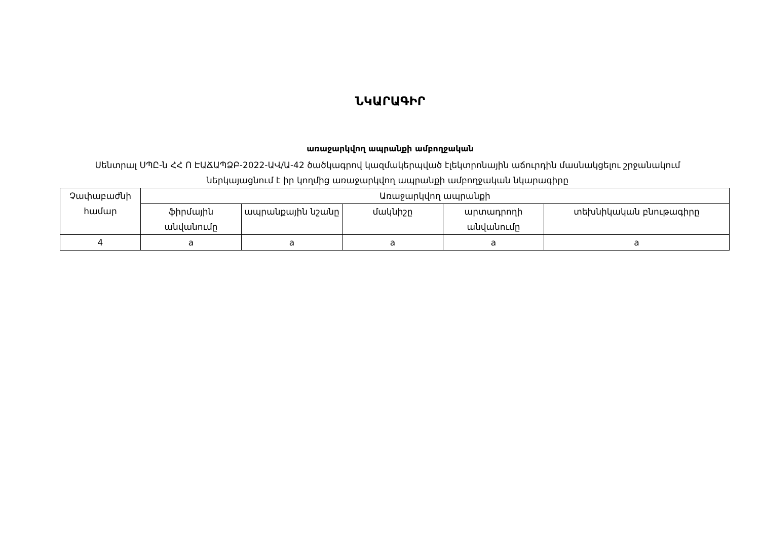ՆԿԱՐԱԳԻՐ
առաջարկվող ապրանքի ամբողջական
Սենտրալ ՍՊԸ-ն ՀՀ Ո ԷԱՃԱՊՁԲ-2022-ԱՎ/Ա-42 ծածկագրով կազմակերպված էլեկտրոնային աճուրդին մասնակցելու շրջանակում ներկայացնում է իր կողմից առաջարկվող ապրանքի ամբողջական նկարագիրը
| Չափաբաժնի համար | Առաջարկվող ապրանքի | | | | |
| --- | --- | --- | --- | --- | --- |
| | ֆիրմային անվանումը | ապրանքային նշանը | մակնիշը | արտադրողի անվանումը | տեխնիկական բնութագիրը |
| 4 | a | a | a | a | a |